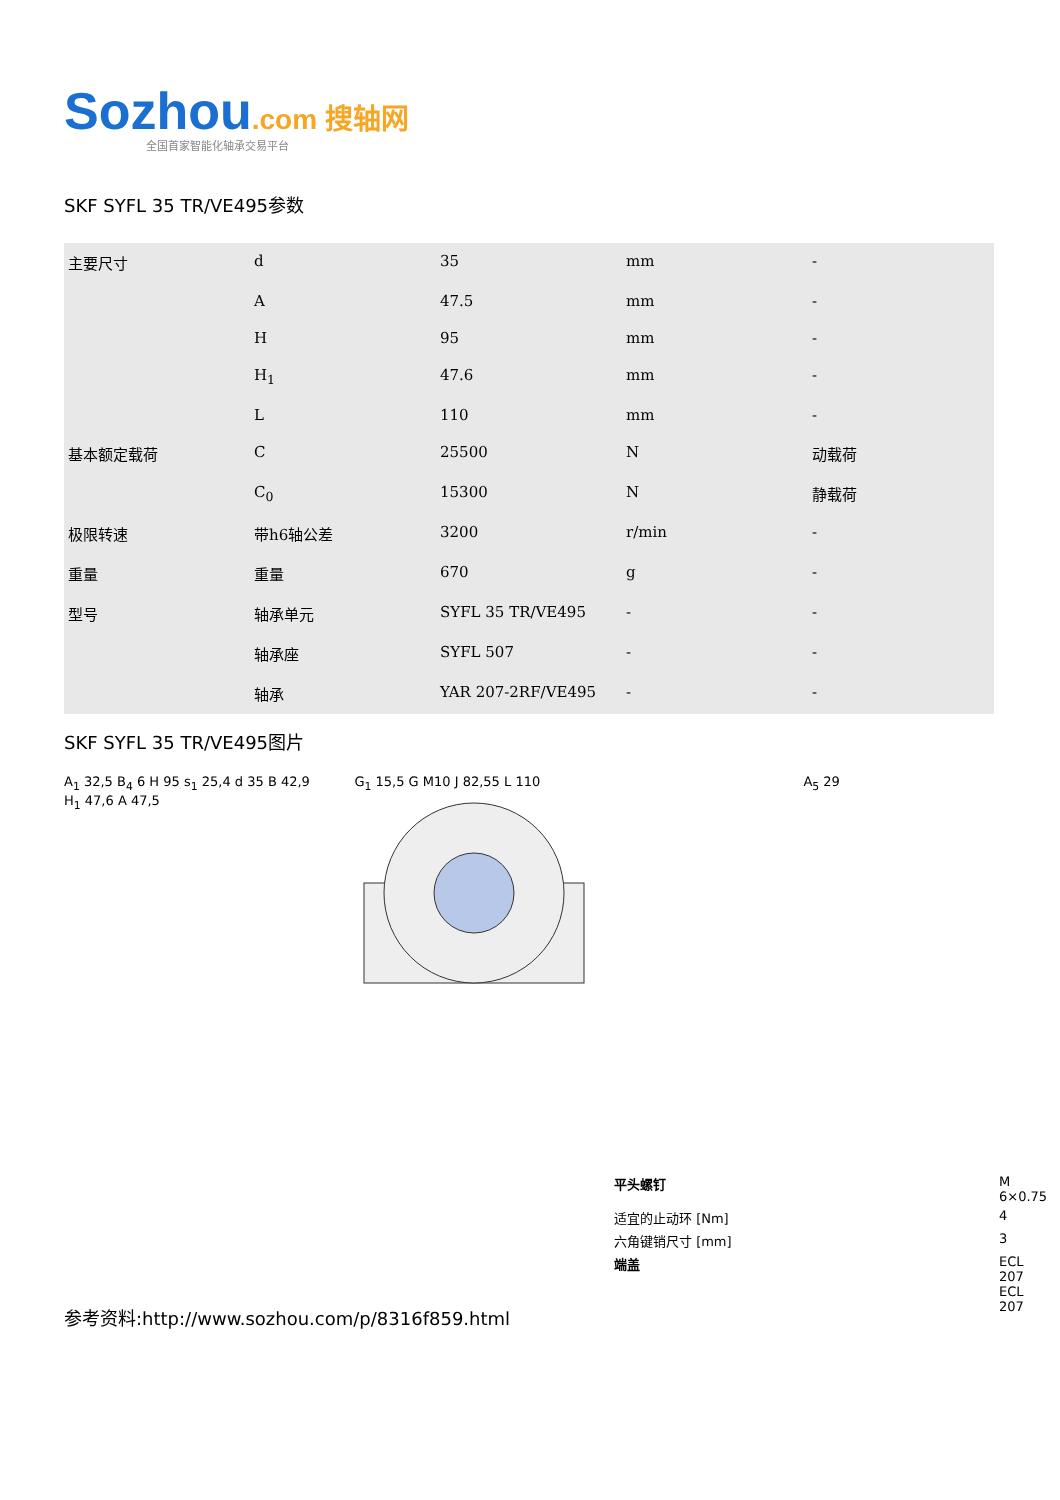Sozhou.com 搜轴网
全国首家智能化轴承交易平台
SKF SYFL 35 TR/VE495参数
| 主要尺寸 | d | 35 | mm | - |
| | A | 47.5 | mm | - |
| | H | 95 | mm | - |
| | H<sub>1</sub> | 47.6 | mm | - |
| | L | 110 | mm | - |
| 基本额定载荷 | C | 25500 | N | 动载荷 |
| | C<sub>0</sub> | 15300 | N | 静载荷 |
| 极限转速 | 带h6轴公差 | 3200 | r/min | - |
| 重量 | 重量 | 670 | g | - |
| 型号 | 轴承单元 | SYFL 35 TR/VE495 | - | - |
| | 轴承座 | SYFL 507 | - | - |
| | 轴承 | YAR 207-2RF/VE495 | - | - |
SKF SYFL 35 TR/VE495图片
A<sub>1</sub> 32,5 B<sub>4</sub> 6 H 95 s<sub>1</sub> 25,4 d 35 B 42,9 H<sub>1</sub> 47,6 A 47,5
G<sub>1</sub> 15,5 G M10 J 82,55 L 110 A<sub>5</sub> 29
平头螺钉 M 6×0.75 适宜的止动环 [Nm] 4 六角键销尺寸 [mm] 3 端盖 ECL 207
ECL 207
参考资料:http://www.sozhou.com/p/8316f859.html